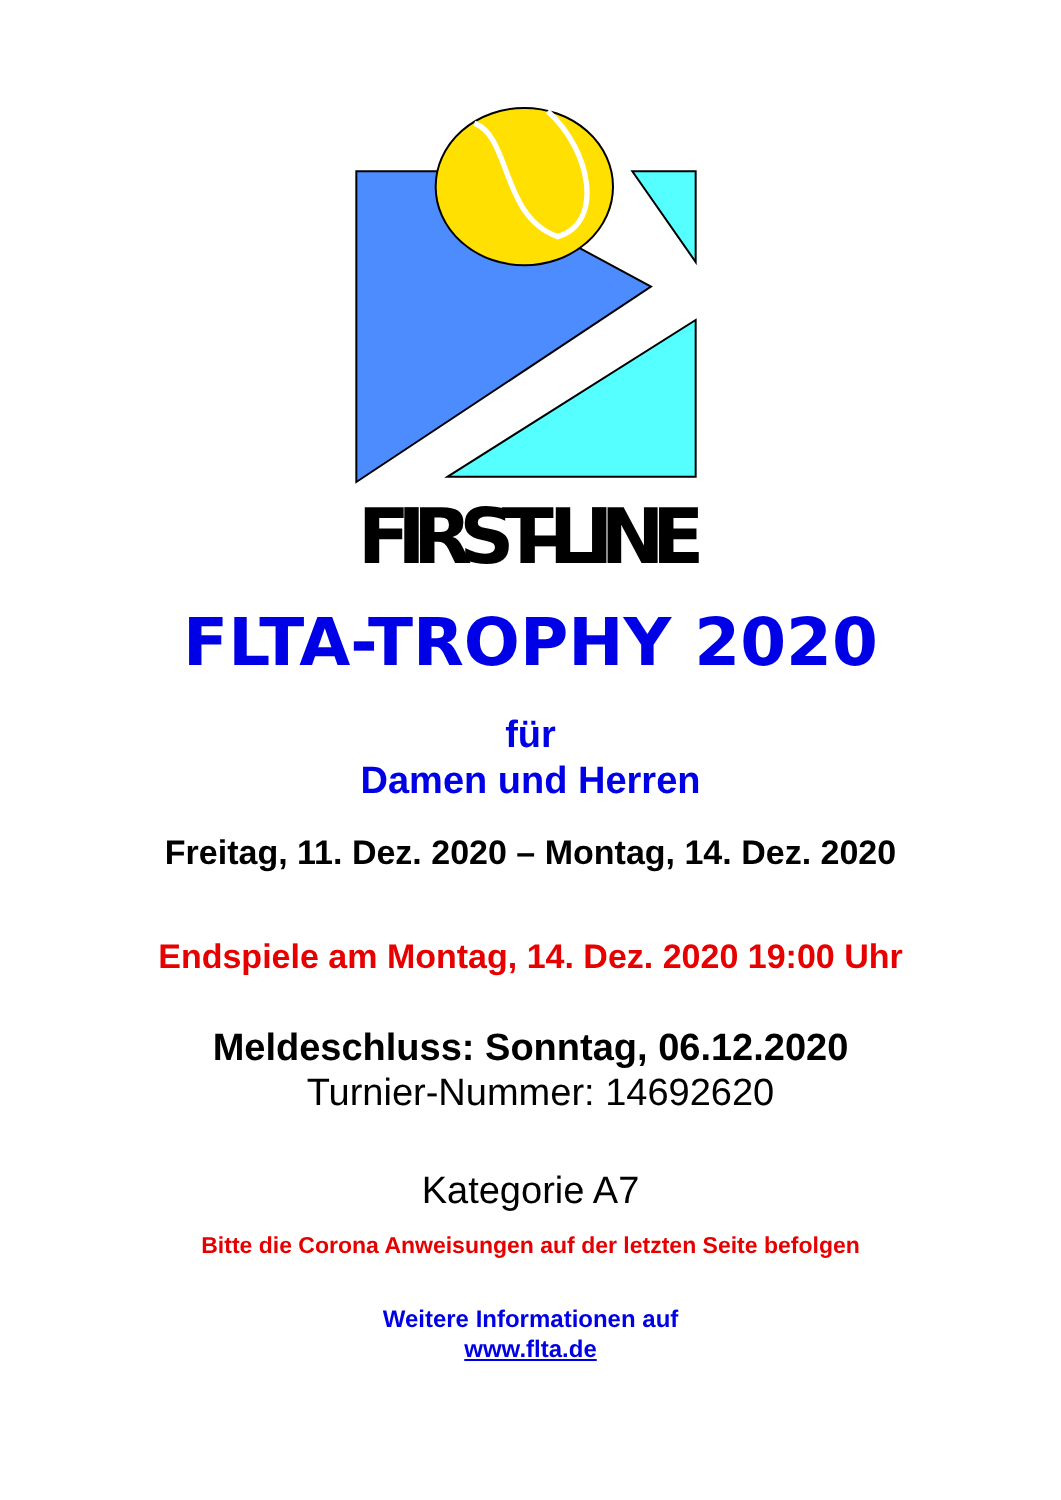FIRST-LINE
FLTA-TROPHY 2020
für
Damen und Herren
Freitag, 11. Dez. 2020 – Montag, 14. Dez. 2020
Endspiele am Montag, 14. Dez. 2020 19:00 Uhr
Meldeschluss: Sonntag, 06.12.2020
Turnier-Nummer: 14692620
Kategorie A7
Bitte die Corona Anweisungen auf der letzten Seite befolgen
Weitere Informationen auf
www.flta.de